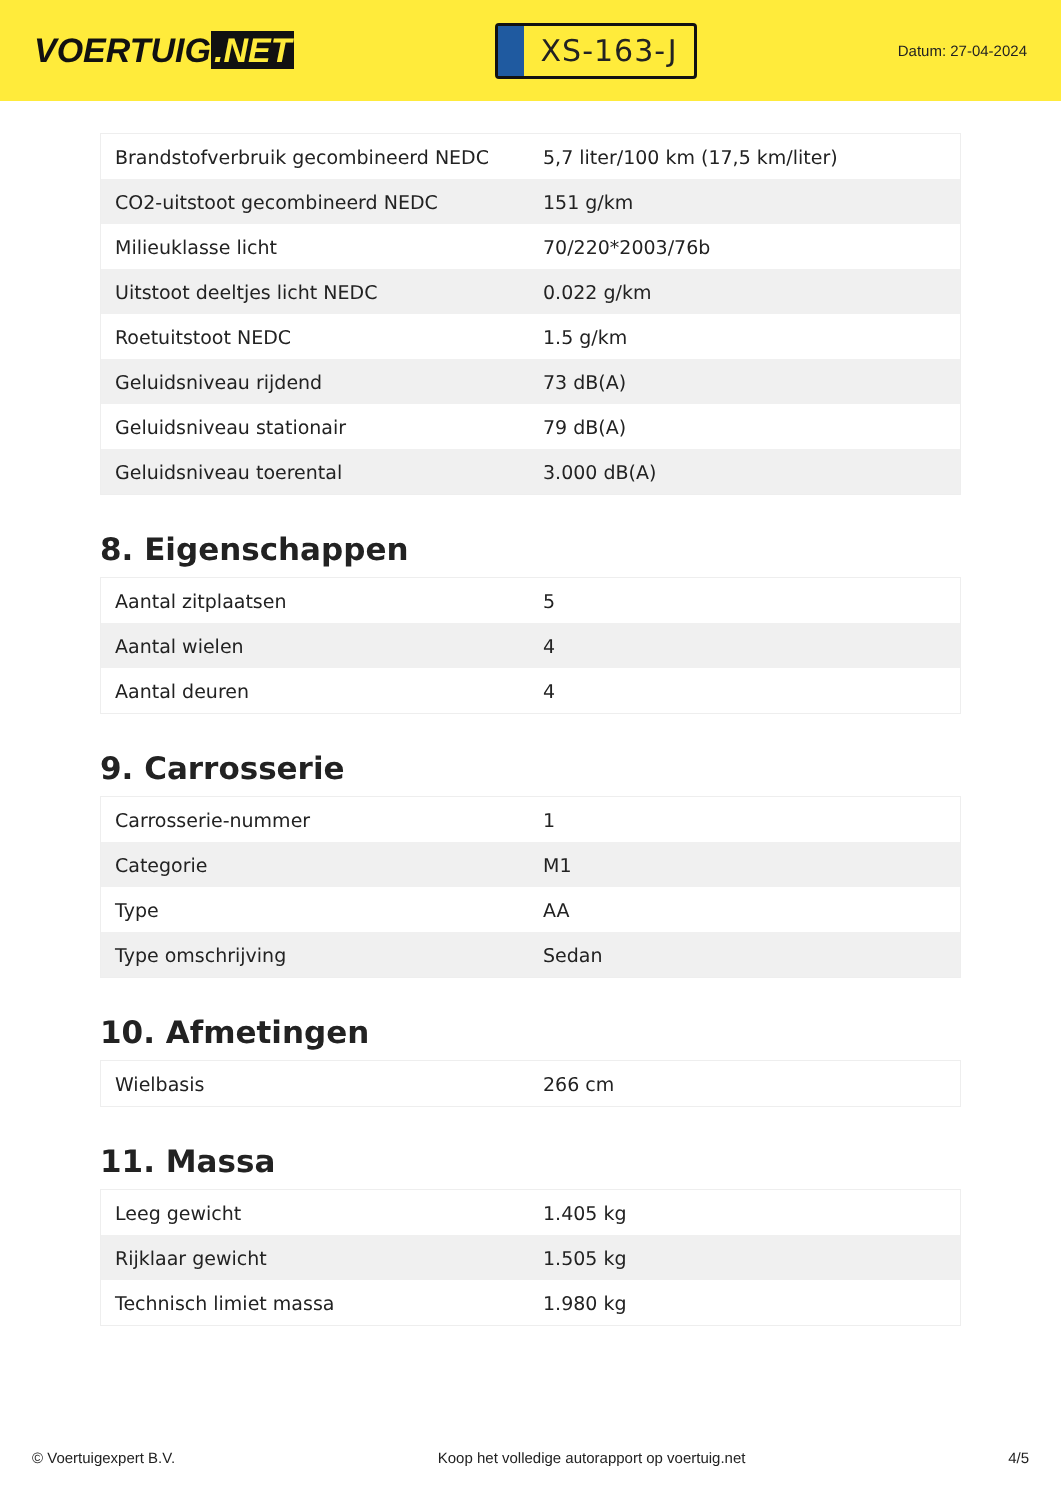VOERTUIG.NET
XS-163-J
Datum: 27-04-2024
| Brandstofverbruik gecombineerd NEDC | 5,7 liter/100 km (17,5 km/liter) |
| CO2-uitstoot gecombineerd NEDC | 151 g/km |
| Milieuklasse licht | 70/220*2003/76b |
| Uitstoot deeltjes licht NEDC | 0.022 g/km |
| Roetuitstoot NEDC | 1.5 g/km |
| Geluidsniveau rijdend | 73 dB(A) |
| Geluidsniveau stationair | 79 dB(A) |
| Geluidsniveau toerental | 3.000 dB(A) |
8. Eigenschappen
| Aantal zitplaatsen | 5 |
| Aantal wielen | 4 |
| Aantal deuren | 4 |
9. Carrosserie
| Carrosserie-nummer | 1 |
| Categorie | M1 |
| Type | AA |
| Type omschrijving | Sedan |
10. Afmetingen
| Wielbasis | 266 cm |
11. Massa
| Leeg gewicht | 1.405 kg |
| Rijklaar gewicht | 1.505 kg |
| Technisch limiet massa | 1.980 kg |
© Voertuigexpert B.V. Koop het volledige autorapport op voertuig.net 4/5